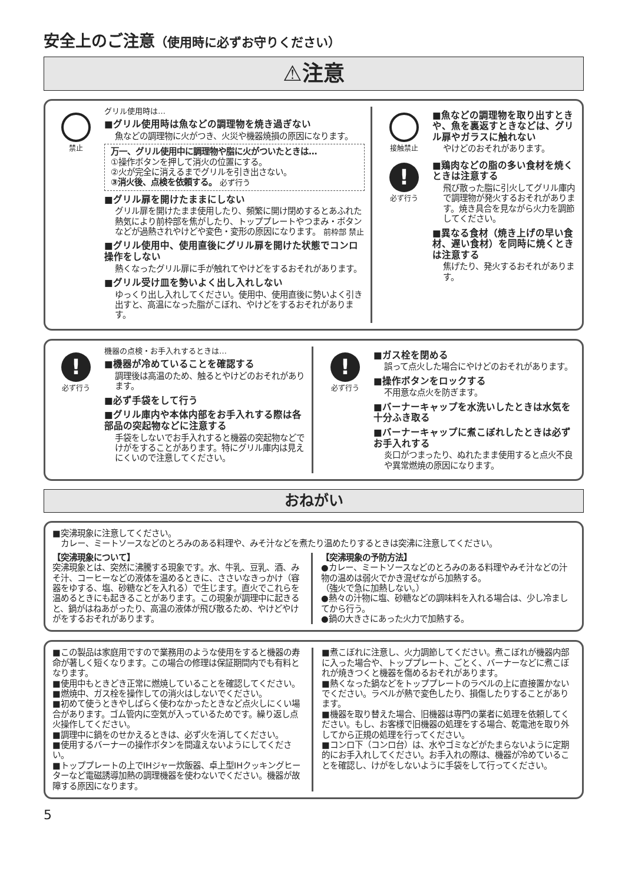安全上のご注意（使用時に必ずお守りください）
⚠注意
禁止 グリル使用時は…
■グリル使用時は魚などの調理物を焼き過ぎない
魚などの調理物に火がつき、火災や機器焼損の原因になります。
万一、グリル使用中に調理物や脂に火がついたときは…
①操作ボタンを押して消火の位置にする。
②火が完全に消えるまでグリルを引き出さない。
③消火後、点検を依頼する。 必ず行う
■グリル扉を開けたままにしない
グリル扉を開けたまま使用したり、頻繁に開け閉めするとあふれた熱気により前枠部を焦がしたり、トッププレートやつまみ・ボタンなどが過熱されやけどや変色・変形の原因になります。 前枠部 禁止
■グリル使用中、使用直後にグリル扉を開けた状態でコンロ操作をしない
熱くなったグリル扉に手が触れてやけどをするおそれがあります。
■グリル受け皿を勢いよく出し入れしない
ゆっくり出し入れしてください。使用中、使用直後に勢いよく引き出すと、高温になった脂がこぼれ、やけどをするおそれがあります。
接触禁止
■魚などの調理物を取り出すときや、魚を裏返すときなどは、グリル扉やガラスに触れない
やけどのおそれがあります。
!
必ず行う
■鶏肉などの脂の多い食材を焼くときは注意する
飛び散った脂に引火してグリル庫内で調理物が発火するおそれがあります。焼き具合を見ながら火力を調節してください。
■異なる食材（焼き上げの早い食材、遅い食材）を同時に焼くときは注意する
焦げたり、発火するおそれがあります。
!
必ず行う
機器の点検・お手入れするときは…
■機器が冷めていることを確認する
調理後は高温のため、触るとやけどのおそれがあります。
■必ず手袋をして行う
■グリル庫内や本体内部をお手入れする際は各部品の突起物などに注意する
手袋をしないでお手入れすると機器の突起物などでけがをすることがあります。特にグリル庫内は見えにくいので注意してください。
!
必ず行う
■ガス栓を閉める
誤って点火した場合にやけどのおそれがあります。
■操作ボタンをロックする
不用意な点火を防ぎます。
■バーナーキャップを水洗いしたときは水気を十分ふき取る
■バーナーキャップに煮こぼれしたときは必ずお手入れする
炎口がつまったり、ぬれたまま使用すると点火不良や異常燃焼の原因になります。
おねがい
■突沸現象に注意してください。
　カレー、ミートソースなどのとろみのある料理や、みそ汁などを煮たり温めたりするときは突沸に注意してください。
【突沸現象について】
突沸現象とは、突然に沸騰する現象です。水、牛乳、豆乳、酒、みそ汁、コーヒーなどの液体を温めるときに、ささいなきっかけ（容器をゆする、塩、砂糖などを入れる）で生じます。直火でこれらを温めるときにも起きることがあります。この現象が調理中に起きると、鍋がはねあがったり、高温の液体が飛び散るため、やけどやけがをするおそれがあります。
【突沸現象の予防方法】
●カレー、ミートソースなどのとろみのある料理やみそ汁などの汁物の温めは弱火でかき混ぜながら加熱する。
（強火で急に加熱しない。）
●熱々の汁物に塩、砂糖などの調味料を入れる場合は、少し冷ましてから行う。
●鍋の大きさにあった火力で加熱する。
■この製品は家庭用ですので業務用のような使用をすると機器の寿命が著しく短くなります。この場合の修理は保証期間内でも有料となります。
■使用中もときどき正常に燃焼していることを確認してください。
■燃焼中、ガス栓を操作しての消火はしないでください。
■初めて使うときやしばらく使わなかったときなど点火しにくい場合があります。ゴム管内に空気が入っているためです。繰り返し点火操作してください。
■調理中に鍋をのせかえるときは、必ず火を消してください。
■使用するバーナーの操作ボタンを間違えないようにしてください。
■トッププレートの上でIHジャー炊飯器、卓上型IHクッキングヒーターなど電磁誘導加熱の調理機器を使わないでください。機器が故障する原因になります。
■煮こぼれに注意し、火力調節してください。煮こぼれが機器内部に入った場合や、トッププレート、ごとく、バーナーなどに煮こぼれが焼きつくと機器を傷めるおそれがあります。
■熱くなった鍋などをトッププレートのラベルの上に直接置かないでください。ラベルが熱で変色したり、損傷したりすることがあります。
■機器を取り替えた場合、旧機器は専門の業者に処理を依頼してください。もし、お客様で旧機器の処理をする場合、乾電池を取り外してから正規の処理を行ってください。
■コンロ下（コンロ台）は、水やゴミなどがたまらないように定期的にお手入れしてください。お手入れの際は、機器が冷めていることを確認し、けがをしないように手袋をして行ってください。
5